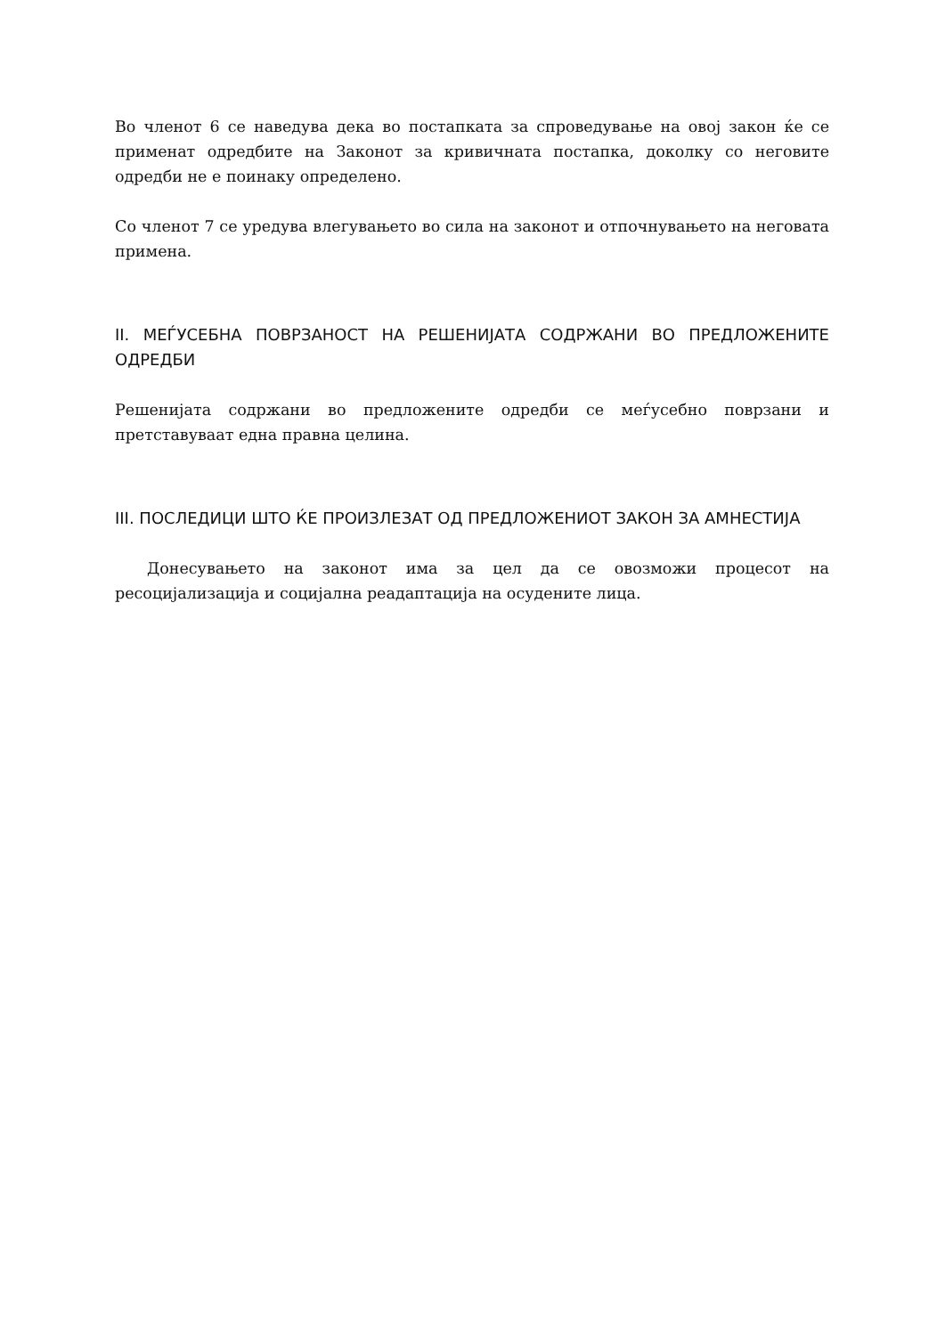Во членот 6 се наведува дека во постапката за спроведување на овој закон ќе се применат одредбите на Законот за кривичната постапка, доколку со неговите одредби не е поинаку определено.
Со членот 7 се уредува влегувањето во сила на законот и отпочнувањето на неговата примена.
II. МЕЃУСЕБНА ПОВРЗАНОСТ НА РЕШЕНИЈАТА СОДРЖАНИ ВО ПРЕДЛОЖЕНИТЕ ОДРЕДБИ
Решенијата содржани во предложените одредби се меѓусебно поврзани и претставуваат една правна целина.
III. ПОСЛЕДИЦИ ШТО ЌЕ ПРОИЗЛЕЗАТ ОД ПРЕДЛОЖЕНИОТ ЗАКОН ЗА АМНЕСТИЈА
Донесувањето на законот има за цел да се овозможи процесот на ресоцијализација и социјална реадаптација на осудените лица.